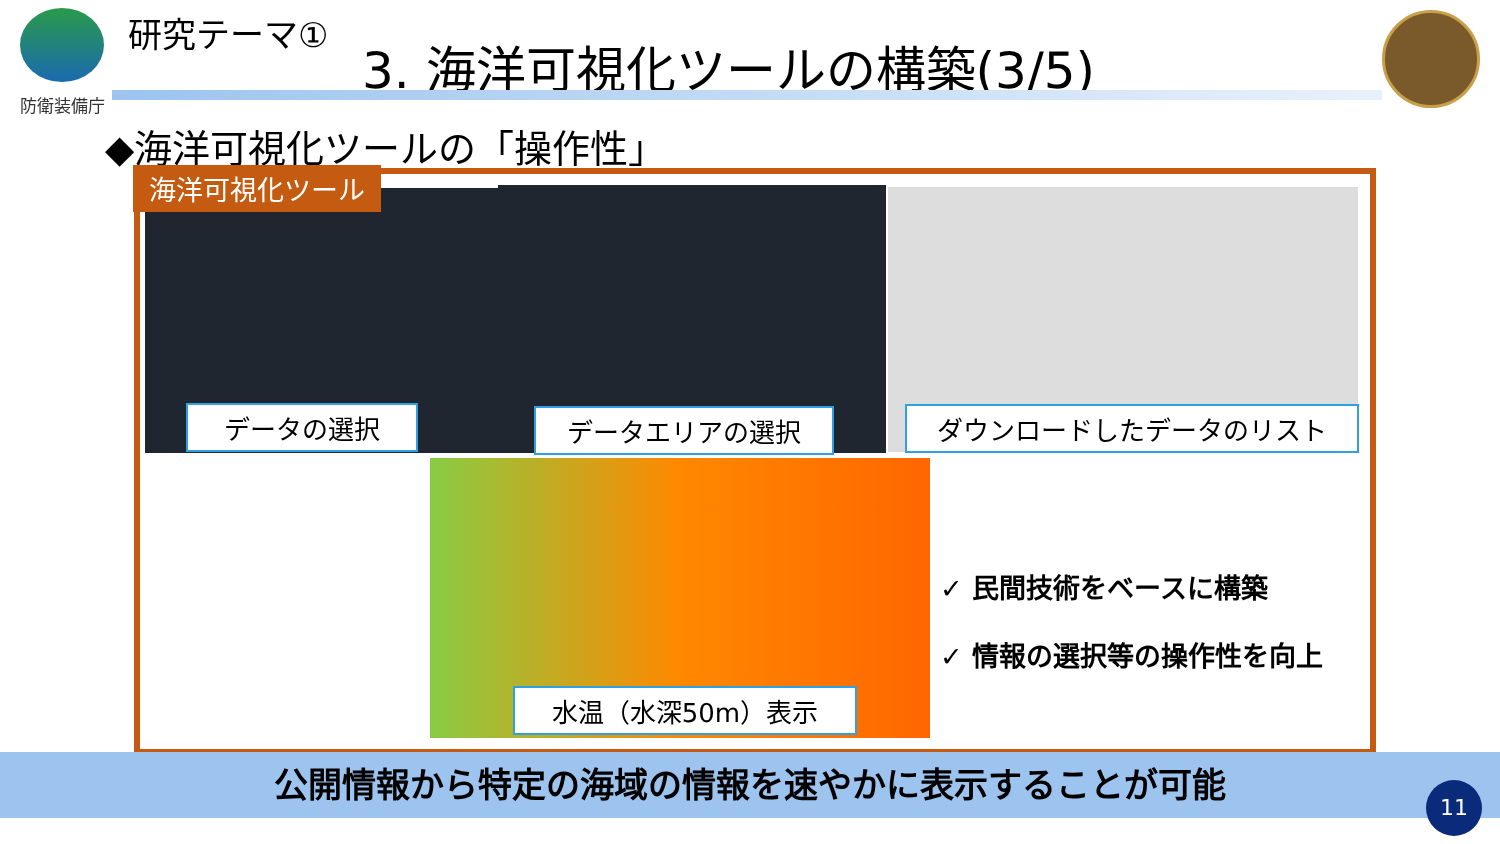防衛装備庁 研究テーマ①
3. 海洋可視化ツールの構築(3/5)
◆海洋可視化ツールの「操作性」
海洋可視化ツール
データの選択 データエリアの選択 ダウンロードしたデータのリスト
水温（水深50m）表示
✓ 民間技術をベースに構築
✓ 情報の選択等の操作性を向上
公開情報から特定の海域の情報を速やかに表示することが可能
11